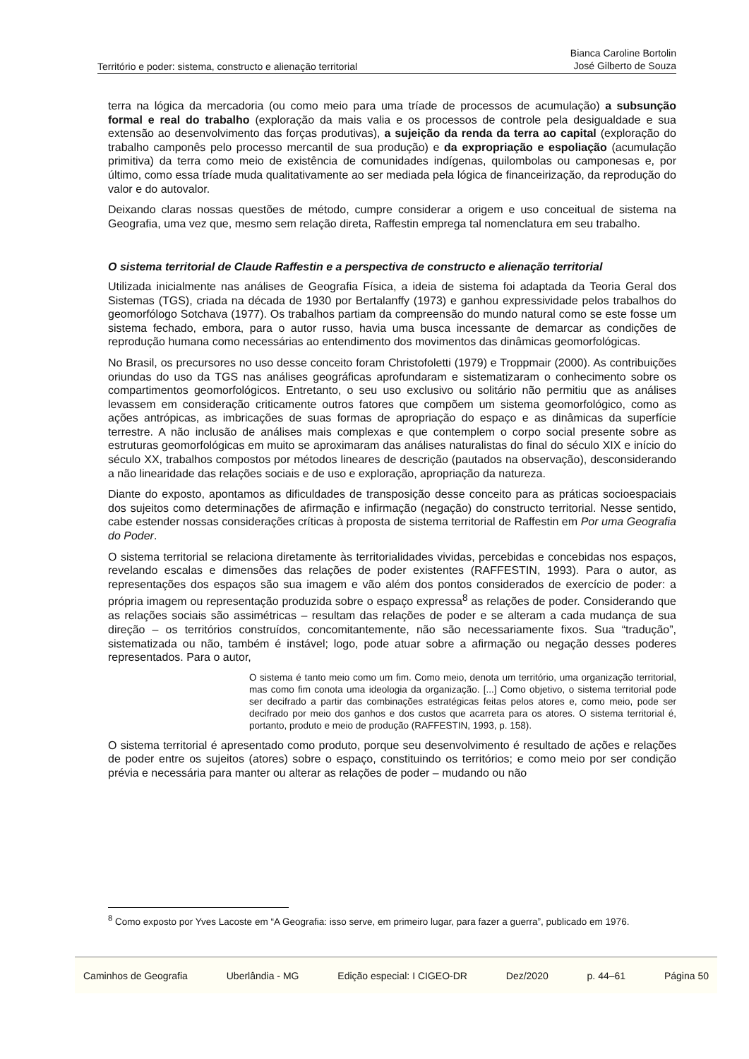Território e poder: sistema, constructo e alienação territorial Bianca Caroline Bortolin
José Gilberto de Souza
terra na lógica da mercadoria (ou como meio para uma tríade de processos de acumulação) a subsunção formal e real do trabalho (exploração da mais valia e os processos de controle pela desigualdade e sua extensão ao desenvolvimento das forças produtivas), a sujeição da renda da terra ao capital (exploração do trabalho camponês pelo processo mercantil de sua produção) e da expropriação e espoliação (acumulação primitiva) da terra como meio de existência de comunidades indígenas, quilombolas ou camponesas e, por último, como essa tríade muda qualitativamente ao ser mediada pela lógica de financeirização, da reprodução do valor e do autovalor.
Deixando claras nossas questões de método, cumpre considerar a origem e uso conceitual de sistema na Geografia, uma vez que, mesmo sem relação direta, Raffestin emprega tal nomenclatura em seu trabalho.
O sistema territorial de Claude Raffestin e a perspectiva de constructo e alienação territorial
Utilizada inicialmente nas análises de Geografia Física, a ideia de sistema foi adaptada da Teoria Geral dos Sistemas (TGS), criada na década de 1930 por Bertalanffy (1973) e ganhou expressividade pelos trabalhos do geomorfólogo Sotchava (1977). Os trabalhos partiam da compreensão do mundo natural como se este fosse um sistema fechado, embora, para o autor russo, havia uma busca incessante de demarcar as condições de reprodução humana como necessárias ao entendimento dos movimentos das dinâmicas geomorfológicas.
No Brasil, os precursores no uso desse conceito foram Christofoletti (1979) e Troppmair (2000). As contribuições oriundas do uso da TGS nas análises geográficas aprofundaram e sistematizaram o conhecimento sobre os compartimentos geomorfológicos. Entretanto, o seu uso exclusivo ou solitário não permitiu que as análises levassem em consideração criticamente outros fatores que compõem um sistema geomorfológico, como as ações antrópicas, as imbricações de suas formas de apropriação do espaço e as dinâmicas da superfície terrestre. A não inclusão de análises mais complexas e que contemplem o corpo social presente sobre as estruturas geomorfológicas em muito se aproximaram das análises naturalistas do final do século XIX e início do século XX, trabalhos compostos por métodos lineares de descrição (pautados na observação), desconsiderando a não linearidade das relações sociais e de uso e exploração, apropriação da natureza.
Diante do exposto, apontamos as dificuldades de transposição desse conceito para as práticas socioespaciais dos sujeitos como determinações de afirmação e infirmação (negação) do constructo territorial. Nesse sentido, cabe estender nossas considerações críticas à proposta de sistema territorial de Raffestin em Por uma Geografia do Poder.
O sistema territorial se relaciona diretamente às territorialidades vividas, percebidas e concebidas nos espaços, revelando escalas e dimensões das relações de poder existentes (RAFFESTIN, 1993). Para o autor, as representações dos espaços são sua imagem e vão além dos pontos considerados de exercício de poder: a própria imagem ou representação produzida sobre o espaço expressa<sup>8</sup> as relações de poder. Considerando que as relações sociais são assimétricas – resultam das relações de poder e se alteram a cada mudança de sua direção – os territórios construídos, concomitantemente, não são necessariamente fixos. Sua “tradução”, sistematizada ou não, também é instável; logo, pode atuar sobre a afirmação ou negação desses poderes representados. Para o autor,
O sistema é tanto meio como um fim. Como meio, denota um território, uma organização territorial, mas como fim conota uma ideologia da organização. [...] Como objetivo, o sistema territorial pode ser decifrado a partir das combinações estratégicas feitas pelos atores e, como meio, pode ser decifrado por meio dos ganhos e dos custos que acarreta para os atores. O sistema territorial é, portanto, produto e meio de produção (RAFFESTIN, 1993, p. 158).
O sistema territorial é apresentado como produto, porque seu desenvolvimento é resultado de ações e relações de poder entre os sujeitos (atores) sobre o espaço, constituindo os territórios; e como meio por ser condição prévia e necessária para manter ou alterar as relações de poder – mudando ou não
<sup>8</sup> Como exposto por Yves Lacoste em “A Geografia: isso serve, em primeiro lugar, para fazer a guerra”, publicado em 1976.
Caminhos de Geografia Uberlândia - MG Edição especial: I CIGEO-DR Dez/2020 p. 44–61 Página 50